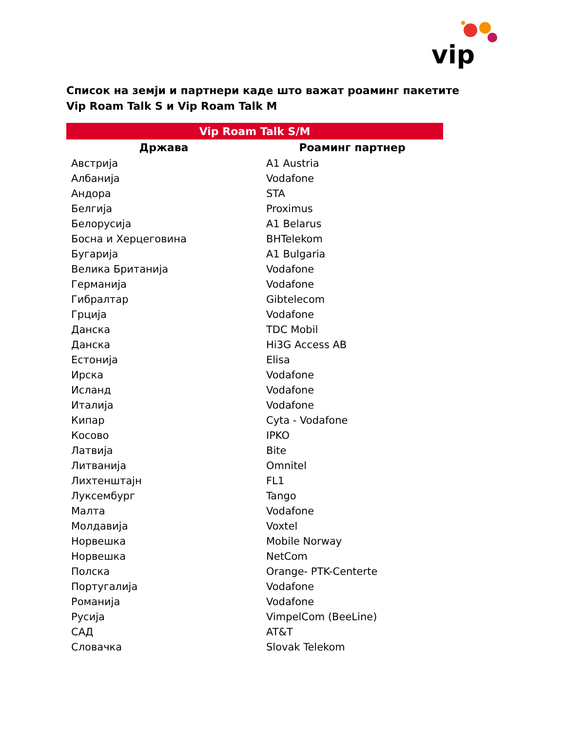vip
Список на земји и партнери каде што важат роаминг пакетите
Vip Roam Talk S и Vip Roam Talk M
| Vip Roam Talk S/M | |
| --- | --- |
| Држава | Роаминг партнер |
| Австрија | A1 Austria |
| Албанија | Vodafone |
| Андора | STA |
| Белгија | Proximus |
| Белорусија | A1 Belarus |
| Босна и Херцеговина | BHTelekom |
| Бугарија | A1 Bulgaria |
| Велика Британија | Vodafone |
| Германија | Vodafone |
| Гибралтар | Gibtelecom |
| Грција | Vodafone |
| Данска | TDC Mobil |
| Данска | Hi3G Access AB |
| Естонија | Elisa |
| Ирска | Vodafone |
| Исланд | Vodafone |
| Италија | Vodafone |
| Кипар | Cyta - Vodafone |
| Косово | IPKO |
| Латвија | Bite |
| Литванија | Omnitel |
| Лихтенштајн | FL1 |
| Луксембург | Tango |
| Малта | Vodafone |
| Молдавија | Voxtel |
| Норвешка | Mobile Norway |
| Норвешка | NetCom |
| Полска | Orange- PTK-Centerte |
| Португалија | Vodafone |
| Романија | Vodafone |
| Русија | VimpelCom (BeeLine) |
| САД | AT&T |
| Словачка | Slovak Telekom |